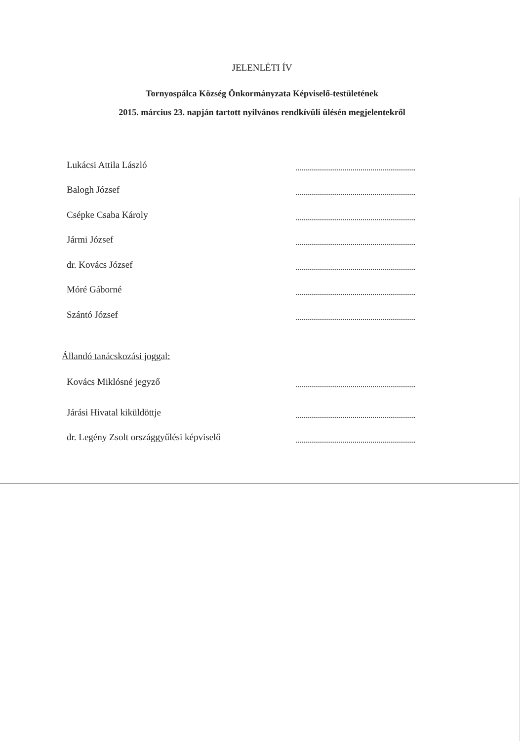JELENLÉTI ÍV
Tornyospálca Község Önkormányzata Képviselő-testületének
2015. március 23. napján tartott nyilvános rendkívüli ülésén megjelentekről
Lukácsi Attila László
Balogh József
Csépke Csaba Károly
Jármi József
dr. Kovács József
Móré Gáborné
Szántó József
Állandó tanácskozási joggal:
Kovács Miklósné jegyző
Járási Hivatal kiküldöttje
dr. Legény Zsolt országgyűlési képviselő